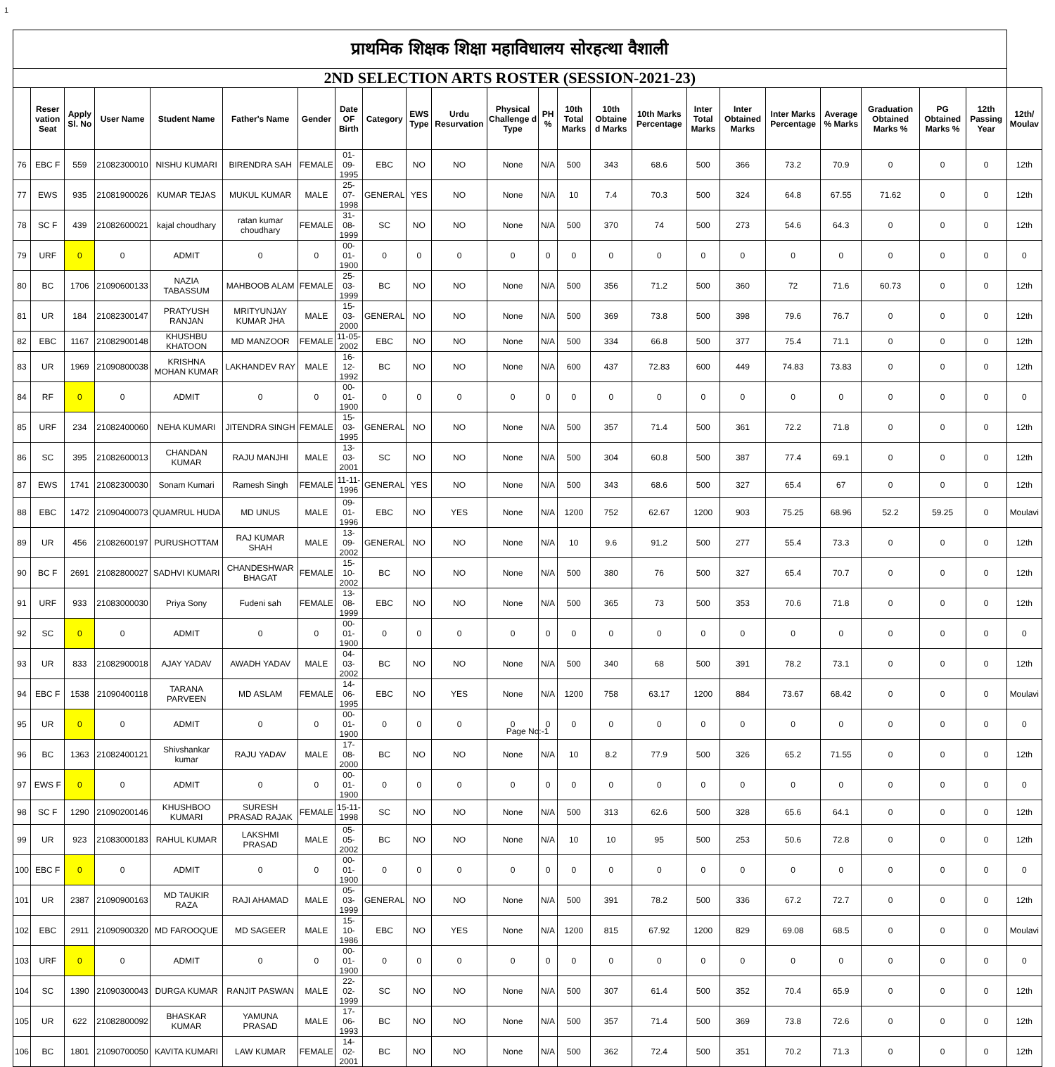1
| प्राथमिक शिक्षक शिक्षा महाविधालय सोरहत्था वैशाली | | | | | | | | | | | | | | | | | | | | | | | |
| 2ND SELECTION ARTS ROSTER (SESSION-2021-23) | | | | | | | | | | | | | | | | | | | | | | | |
| | Reser vation Seat | Apply Sl. No | User Name | Student Name | Father's Name | Gender | Date OF Birth | Category | EWS Type | Urdu Resurvation | Physical Challenge d Type | PH % | 10th Total Marks | 10th Obtaine d Marks | 10th Marks Percentage | Inter Total Marks | Inter Obtained Marks | Inter Marks Percentage | Average % Marks | Graduation Obtained Marks % | PG Obtained Marks % | 12th Passing Year | 12th/ Moulav |
| 76 | EBC F | 559 | 21082300010 | NISHU KUMARI | BIRENDRA SAH | FEMALE | 01-09-1995 | EBC | NO | NO | None | N/A | 500 | 343 | 68.6 | 500 | 366 | 73.2 | 70.9 | 0 | 0 | 0 | 12th |
| 77 | EWS | 935 | 21081900026 | KUMAR TEJAS | MUKUL KUMAR | MALE | 25-07-1998 | GENERAL | YES | NO | None | N/A | 10 | 7.4 | 70.3 | 500 | 324 | 64.8 | 67.55 | 71.62 | 0 | 0 | 12th |
| 78 | SC F | 439 | 21082600021 | kajal choudhary | ratan kumar choudhary | FEMALE | 31-08-1999 | SC | NO | NO | None | N/A | 500 | 370 | 74 | 500 | 273 | 54.6 | 64.3 | 0 | 0 | 0 | 12th |
| 79 | URF | 0 | 0 | ADMIT | 0 | 0 | 00-01-1900 | 0 | 0 | 0 | 0 | 0 | 0 | 0 | 0 | 0 | 0 | 0 | 0 | 0 | 0 | 0 | 0 |
| 80 | BC | 1706 | 21090600133 | NAZIA TABASSUM | MAHBOOB ALAM | FEMALE | 25-03-1999 | BC | NO | NO | None | N/A | 500 | 356 | 71.2 | 500 | 360 | 72 | 71.6 | 60.73 | 0 | 0 | 12th |
| 81 | UR | 184 | 21082300147 | PRATYUSH RANJAN | MRITYUNJAY KUMAR JHA | MALE | 15-03-2000 | GENERAL | NO | NO | None | N/A | 500 | 369 | 73.8 | 500 | 398 | 79.6 | 76.7 | 0 | 0 | 0 | 12th |
| 82 | EBC | 1167 | 21082900148 | KHUSHBU KHATOON | MD MANZOOR | FEMALE | 11-05-2002 | EBC | NO | NO | None | N/A | 500 | 334 | 66.8 | 500 | 377 | 75.4 | 71.1 | 0 | 0 | 0 | 12th |
| 83 | UR | 1969 | 21090800038 | KRISHNA MOHAN KUMAR | LAKHANDEV RAY | MALE | 16-12-1992 | BC | NO | NO | None | N/A | 600 | 437 | 72.83 | 600 | 449 | 74.83 | 73.83 | 0 | 0 | 0 | 12th |
| 84 | RF | 0 | 0 | ADMIT | 0 | 0 | 00-01-1900 | 0 | 0 | 0 | 0 | 0 | 0 | 0 | 0 | 0 | 0 | 0 | 0 | 0 | 0 | 0 | 0 |
| 85 | URF | 234 | 21082400060 | NEHA KUMARI | JITENDRA SINGH | FEMALE | 15-03-1995 | GENERAL | NO | NO | None | N/A | 500 | 357 | 71.4 | 500 | 361 | 72.2 | 71.8 | 0 | 0 | 0 | 12th |
| 86 | SC | 395 | 21082600013 | CHANDAN KUMAR | RAJU MANJHI | MALE | 13-03-2001 | SC | NO | NO | None | N/A | 500 | 304 | 60.8 | 500 | 387 | 77.4 | 69.1 | 0 | 0 | 0 | 12th |
| 87 | EWS | 1741 | 21082300030 | Sonam Kumari | Ramesh Singh | FEMALE | 11-11-1996 | GENERAL | YES | NO | None | N/A | 500 | 343 | 68.6 | 500 | 327 | 65.4 | 67 | 0 | 0 | 0 | 12th |
| 88 | EBC | 1472 | 21090400073 | QUAMRUL HUDA | MD UNUS | MALE | 09-01-1996 | EBC | NO | YES | None | N/A | 1200 | 752 | 62.67 | 1200 | 903 | 75.25 | 68.96 | 52.2 | 59.25 | 0 | Moulavi |
| 89 | UR | 456 | 21082600197 | PURUSHOTTAM | RAJ KUMAR SHAH | MALE | 13-09-2002 | GENERAL | NO | NO | None | N/A | 10 | 9.6 | 91.2 | 500 | 277 | 55.4 | 73.3 | 0 | 0 | 0 | 12th |
| 90 | BC F | 2691 | 21082800027 | SADHVI KUMARI | CHANDESHWAR BHAGAT | FEMALE | 15-10-2002 | BC | NO | NO | None | N/A | 500 | 380 | 76 | 500 | 327 | 65.4 | 70.7 | 0 | 0 | 0 | 12th |
| 91 | URF | 933 | 21083000030 | Priya Sony | Fudeni sah | FEMALE | 13-08-1999 | EBC | NO | NO | None | N/A | 500 | 365 | 73 | 500 | 353 | 70.6 | 71.8 | 0 | 0 | 0 | 12th |
| 92 | SC | 0 | 0 | ADMIT | 0 | 0 | 00-01-1900 | 0 | 0 | 0 | 0 | 0 | 0 | 0 | 0 | 0 | 0 | 0 | 0 | 0 | 0 | 0 | 0 |
| 93 | UR | 833 | 21082900018 | AJAY YADAV | AWADH YADAV | MALE | 04-03-2002 | BC | NO | NO | None | N/A | 500 | 340 | 68 | 500 | 391 | 78.2 | 73.1 | 0 | 0 | 0 | 12th |
| 94 | EBC F | 1538 | 21090400118 | TARANA PARVEEN | MD ASLAM | FEMALE | 14-06-1995 | EBC | NO | YES | None | N/A | 1200 | 758 | 63.17 | 1200 | 884 | 73.67 | 68.42 | 0 | 0 | 0 | Moulavi |
| 95 | UR | 0 | 0 | ADMIT | 0 | 0 | 00-01-1900 | 0 | 0 | 0 | 0 | 0 | 0 | 0 | 0 | 0 | 0 | 0 | 0 | 0 | 0 | 0 | 0 |
| 96 | BC | 1363 | 21082400121 | Shivshankar kumar | RAJU YADAV | MALE | 17-08-2000 | BC | NO | NO | None | N/A | 10 | 8.2 | 77.9 | 500 | 326 | 65.2 | 71.55 | 0 | 0 | 0 | 12th |
| 97 | EWS F | 0 | 0 | ADMIT | 0 | 0 | 00-01-1900 | 0 | 0 | 0 | 0 | 0 | 0 | 0 | 0 | 0 | 0 | 0 | 0 | 0 | 0 | 0 | 0 |
| 98 | SC F | 1290 | 21090200146 | KHUSHBOO KUMARI | SURESH PRASAD RAJAK | FEMALE | 15-11-1998 | SC | NO | NO | None | N/A | 500 | 313 | 62.6 | 500 | 328 | 65.6 | 64.1 | 0 | 0 | 0 | 12th |
| 99 | UR | 923 | 21083000183 | RAHUL KUMAR | LAKSHMI PRASAD | MALE | 05-05-2002 | BC | NO | NO | None | N/A | 10 | 10 | 95 | 500 | 253 | 50.6 | 72.8 | 0 | 0 | 0 | 12th |
| 100 | EBC F | 0 | 0 | ADMIT | 0 | 0 | 00-01-1900 | 0 | 0 | 0 | 0 | 0 | 0 | 0 | 0 | 0 | 0 | 0 | 0 | 0 | 0 | 0 | 0 |
| 101 | UR | 2387 | 21090900163 | MD TAUKIR RAZA | RAJI AHAMAD | MALE | 05-03-1999 | GENERAL | NO | NO | None | N/A | 500 | 391 | 78.2 | 500 | 336 | 67.2 | 72.7 | 0 | 0 | 0 | 12th |
| 102 | EBC | 2911 | 21090900320 | MD FAROOQUE | MD SAGEER | MALE | 15-10-1986 | EBC | NO | YES | None | N/A | 1200 | 815 | 67.92 | 1200 | 829 | 69.08 | 68.5 | 0 | 0 | 0 | Moulavi |
| 103 | URF | 0 | 0 | ADMIT | 0 | 0 | 00-01-1900 | 0 | 0 | 0 | 0 | 0 | 0 | 0 | 0 | 0 | 0 | 0 | 0 | 0 | 0 | 0 | 0 |
| 104 | SC | 1390 | 21090300043 | DURGA KUMAR | RANJIT PASWAN | MALE | 22-02-1999 | SC | NO | NO | None | N/A | 500 | 307 | 61.4 | 500 | 352 | 70.4 | 65.9 | 0 | 0 | 0 | 12th |
| 105 | UR | 622 | 21082800092 | BHASKAR KUMAR | YAMUNA PRASAD | MALE | 17-06-1993 | BC | NO | NO | None | N/A | 500 | 357 | 71.4 | 500 | 369 | 73.8 | 72.6 | 0 | 0 | 0 | 12th |
| 106 | BC | 1801 | 21090700050 | KAVITA KUMARI | LAW KUMAR | FEMALE | 14-02-2001 | BC | NO | NO | None | N/A | 500 | 362 | 72.4 | 500 | 351 | 70.2 | 71.3 | 0 | 0 | 0 | 12th |
Page No:-1